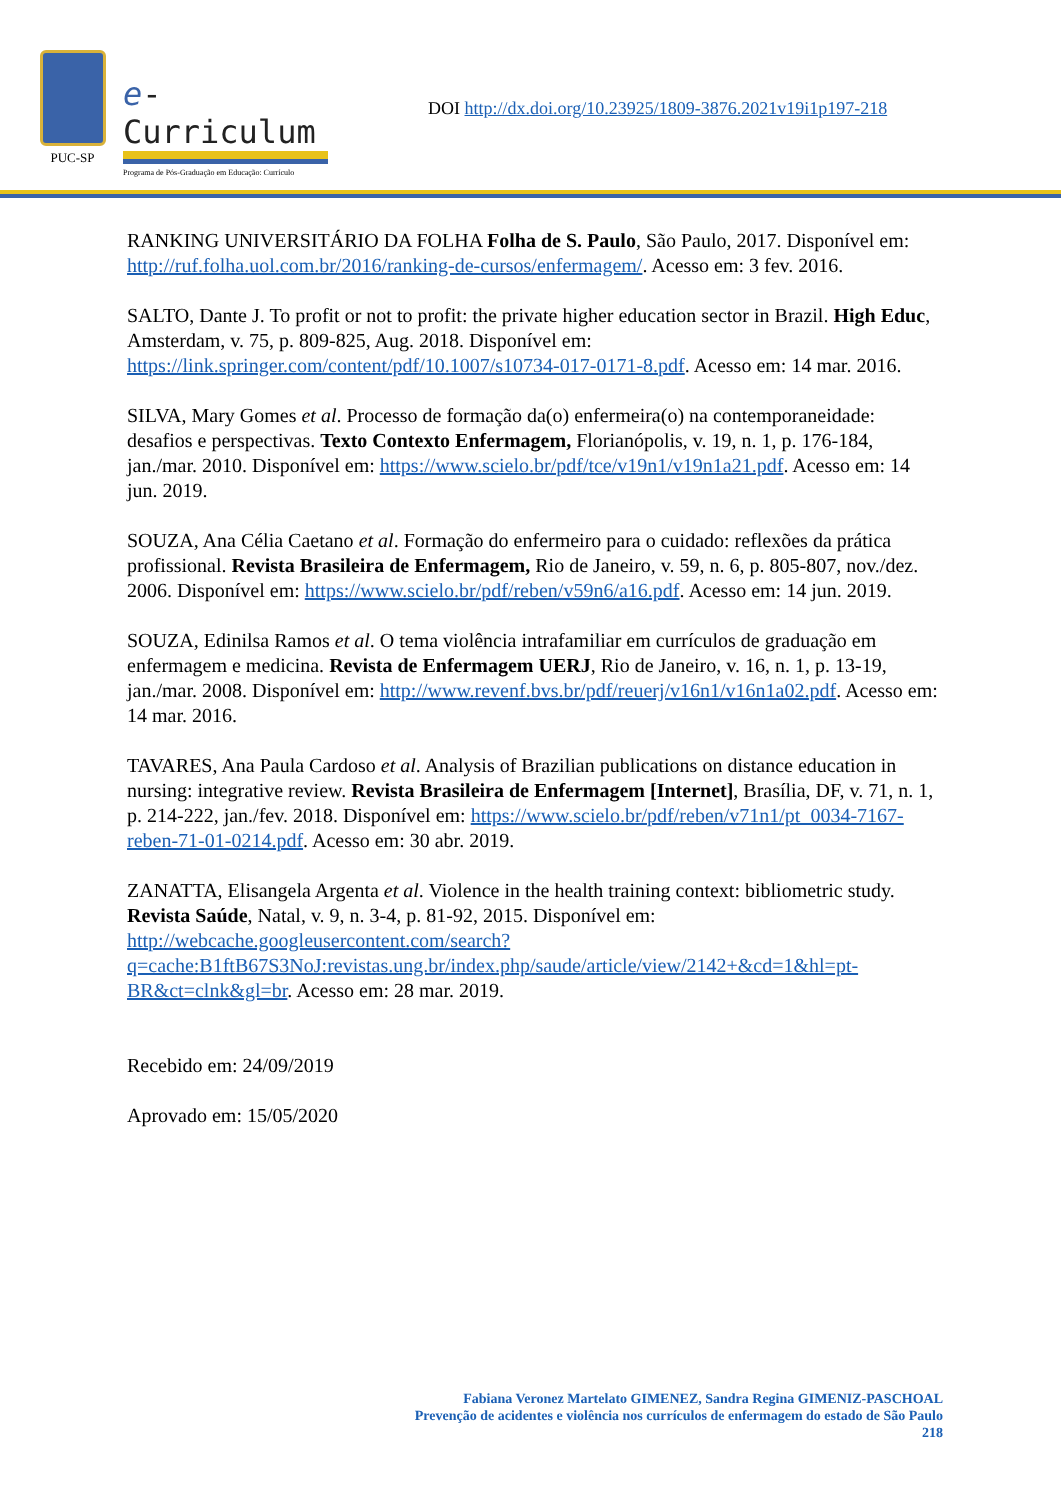PUC-SP
e-Curriculum
Programa de Pós-Graduação em Educação: Currículo
DOI http://dx.doi.org/10.23925/1809-3876.2021v19i1p197-218
RANKING UNIVERSITÁRIO DA FOLHA Folha de S. Paulo, São Paulo, 2017. Disponível em: http://ruf.folha.uol.com.br/2016/ranking-de-cursos/enfermagem/. Acesso em: 3 fev. 2016.
SALTO, Dante J. To profit or not to profit: the private higher education sector in Brazil. High Educ, Amsterdam, v. 75, p. 809-825, Aug. 2018. Disponível em: https://link.springer.com/content/pdf/10.1007/s10734-017-0171-8.pdf. Acesso em: 14 mar. 2016.
SILVA, Mary Gomes et al. Processo de formação da(o) enfermeira(o) na contemporaneidade: desafios e perspectivas. Texto Contexto Enfermagem, Florianópolis, v. 19, n. 1, p. 176-184, jan./mar. 2010. Disponível em: https://www.scielo.br/pdf/tce/v19n1/v19n1a21.pdf. Acesso em: 14 jun. 2019.
SOUZA, Ana Célia Caetano et al. Formação do enfermeiro para o cuidado: reflexões da prática profissional. Revista Brasileira de Enfermagem, Rio de Janeiro, v. 59, n. 6, p. 805-807, nov./dez. 2006. Disponível em: https://www.scielo.br/pdf/reben/v59n6/a16.pdf. Acesso em: 14 jun. 2019.
SOUZA, Edinilsa Ramos et al. O tema violência intrafamiliar em currículos de graduação em enfermagem e medicina. Revista de Enfermagem UERJ, Rio de Janeiro, v. 16, n. 1, p. 13-19, jan./mar. 2008. Disponível em: http://www.revenf.bvs.br/pdf/reuerj/v16n1/v16n1a02.pdf. Acesso em: 14 mar. 2016.
TAVARES, Ana Paula Cardoso et al. Analysis of Brazilian publications on distance education in nursing: integrative review. Revista Brasileira de Enfermagem [Internet], Brasília, DF, v. 71, n. 1, p. 214-222, jan./fev. 2018. Disponível em: https://www.scielo.br/pdf/reben/v71n1/pt_0034-7167-reben-71-01-0214.pdf. Acesso em: 30 abr. 2019.
ZANATTA, Elisangela Argenta et al. Violence in the health training context: bibliometric study. Revista Saúde, Natal, v. 9, n. 3-4, p. 81-92, 2015. Disponível em: http://webcache.googleusercontent.com/search?q=cache:B1ftB67S3NoJ:revistas.ung.br/index.php/saude/article/view/2142+&cd=1&hl=pt-BR&ct=clnk&gl=br. Acesso em: 28 mar. 2019.
Recebido em: 24/09/2019
Aprovado em: 15/05/2020
Fabiana Veronez Martelato GIMENEZ, Sandra Regina GIMENIZ-PASCHOAL
Prevenção de acidentes e violência nos currículos de enfermagem do estado de São Paulo
218